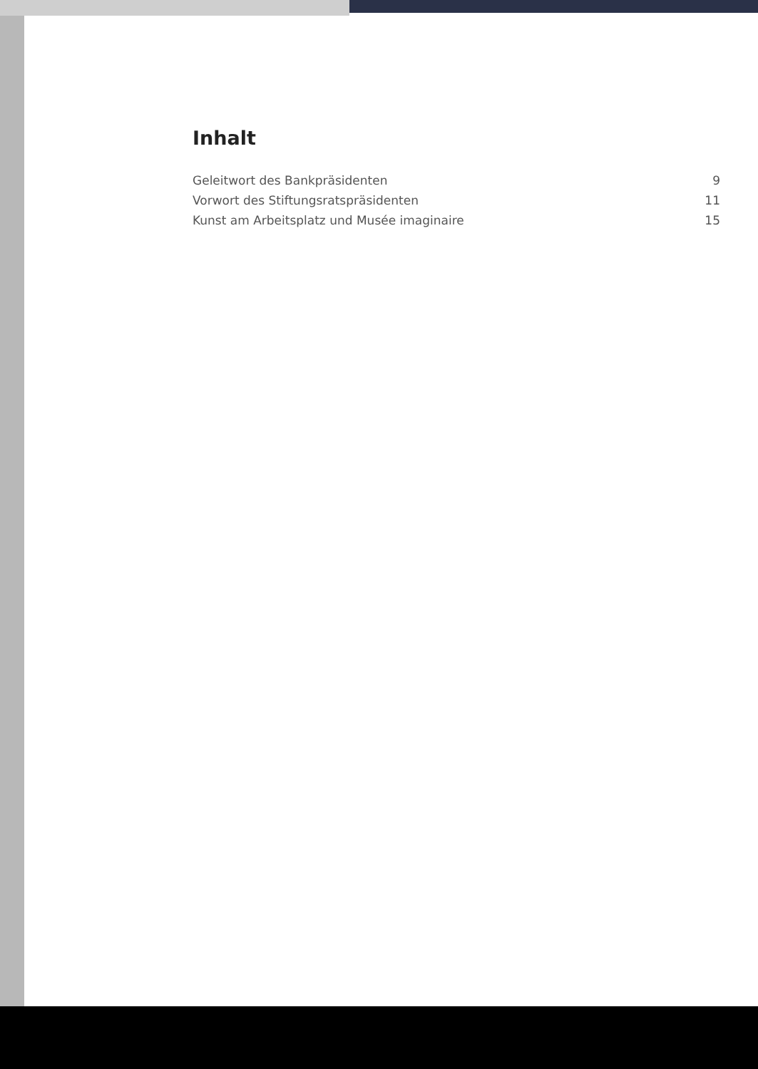Inhalt
Geleitwort des Bankpräsidenten 9
Vorwort des Stiftungsratspräsidenten 11
Kunst am Arbeitsplatz und Musée imaginaire 15